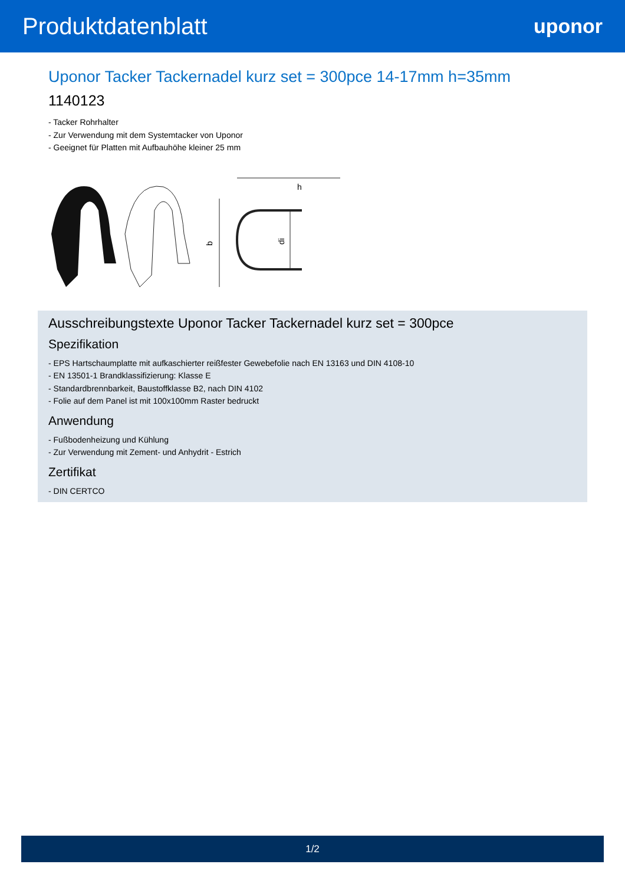Produktdatenblatt
uponor
Uponor Tacker Tackernadel kurz set = 300pce 14-17mm h=35mm
1140123
- Tacker Rohrhalter
- Zur Verwendung mit dem Systemtacker von Uponor
- Geeignet für Platten mit Aufbauhöhe kleiner 25 mm
b
di
h
Ausschreibungstexte Uponor Tacker Tackernadel kurz set = 300pce
Spezifikation
- EPS Hartschaumplatte mit aufkaschierter reißfester Gewebefolie nach EN 13163 und DIN 4108-10
- EN 13501-1 Brandklassifizierung: Klasse E
- Standardbrennbarkeit, Baustoffklasse B2, nach DIN 4102
- Folie auf dem Panel ist mit 100x100mm Raster bedruckt
Anwendung
- Fußbodenheizung und Kühlung
- Zur Verwendung mit Zement- und Anhydrit - Estrich
Zertifikat
- DIN CERTCO
1/2